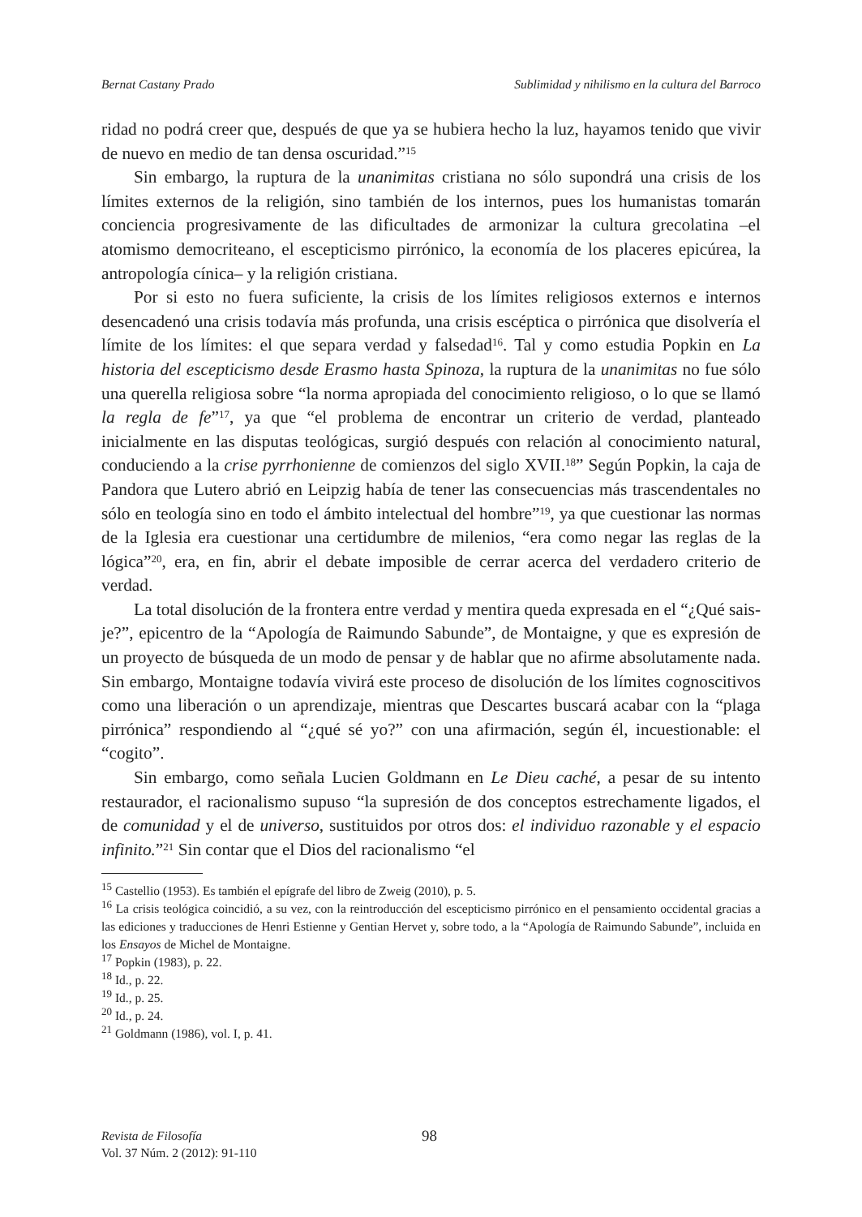Bernat Castany Prado Sublimidad y nihilismo en la cultura del Barroco
ridad no podrá creer que, después de que ya se hubiera hecho la luz, hayamos tenido que vivir de nuevo en medio de tan densa oscuridad.”<sup>15</sup>
Sin embargo, la ruptura de la unanimitas cristiana no sólo supondrá una crisis de los límites externos de la religión, sino también de los internos, pues los humanistas tomarán conciencia progresivamente de las dificultades de armonizar la cultura grecolatina –el atomismo democriteano, el escepticismo pirrónico, la economía de los placeres epicúrea, la antropología cínica– y la religión cristiana.
Por si esto no fuera suficiente, la crisis de los límites religiosos externos e internos desencadenó una crisis todavía más profunda, una crisis escéptica o pirrónica que disolvería el límite de los límites: el que separa verdad y falsedad<sup>16</sup>. Tal y como estudia Popkin en La historia del escepticismo desde Erasmo hasta Spinoza, la ruptura de la unanimitas no fue sólo una querella religiosa sobre “la norma apropiada del conocimiento religioso, o lo que se llamó la regla de fe”<sup>17</sup>, ya que “el problema de encontrar un criterio de verdad, planteado inicialmente en las disputas teológicas, surgió después con relación al conocimiento natural, conduciendo a la crise pyrrhonienne de comienzos del siglo XVII.<sup>18</sup>” Según Popkin, la caja de Pandora que Lutero abrió en Leipzig había de tener las consecuencias más trascendentales no sólo en teología sino en todo el ámbito intelectual del hombre”<sup>19</sup>, ya que cuestionar las normas de la Iglesia era cuestionar una certidumbre de milenios, “era como negar las reglas de la lógica”<sup>20</sup>, era, en fin, abrir el debate imposible de cerrar acerca del verdadero criterio de verdad.
La total disolución de la frontera entre verdad y mentira queda expresada en el “¿Qué sais-je?”, epicentro de la “Apología de Raimundo Sabunde”, de Montaigne, y que es expresión de un proyecto de búsqueda de un modo de pensar y de hablar que no afirme absolutamente nada. Sin embargo, Montaigne todavía vivirá este proceso de disolución de los límites cognoscitivos como una liberación o un aprendizaje, mientras que Descartes buscará acabar con la “plaga pirrónica” respondiendo al “¿qué sé yo?” con una afirmación, según él, incuestionable: el “cogito”.
Sin embargo, como señala Lucien Goldmann en Le Dieu caché, a pesar de su intento restaurador, el racionalismo supuso “la supresión de dos conceptos estrechamente ligados, el de comunidad y el de universo, sustituidos por otros dos: el individuo razonable y el espacio infinito.”<sup>21</sup> Sin contar que el Dios del racionalismo “el
<sup>15</sup> Castellio (1953). Es también el epígrafe del libro de Zweig (2010), p. 5.
<sup>16</sup> La crisis teológica coincidió, a su vez, con la reintroducción del escepticismo pirrónico en el pensamiento occidental gracias a las ediciones y traducciones de Henri Estienne y Gentian Hervet y, sobre todo, a la “Apología de Raimundo Sabunde”, incluida en los Ensayos de Michel de Montaigne.
<sup>17</sup> Popkin (1983), p. 22.
<sup>18</sup> Id., p. 22.
<sup>19</sup> Id., p. 25.
<sup>20</sup> Id., p. 24.
<sup>21</sup> Goldmann (1986), vol. I, p. 41.
Revista de Filosofía
Vol. 37 Núm. 2 (2012): 91-110
98